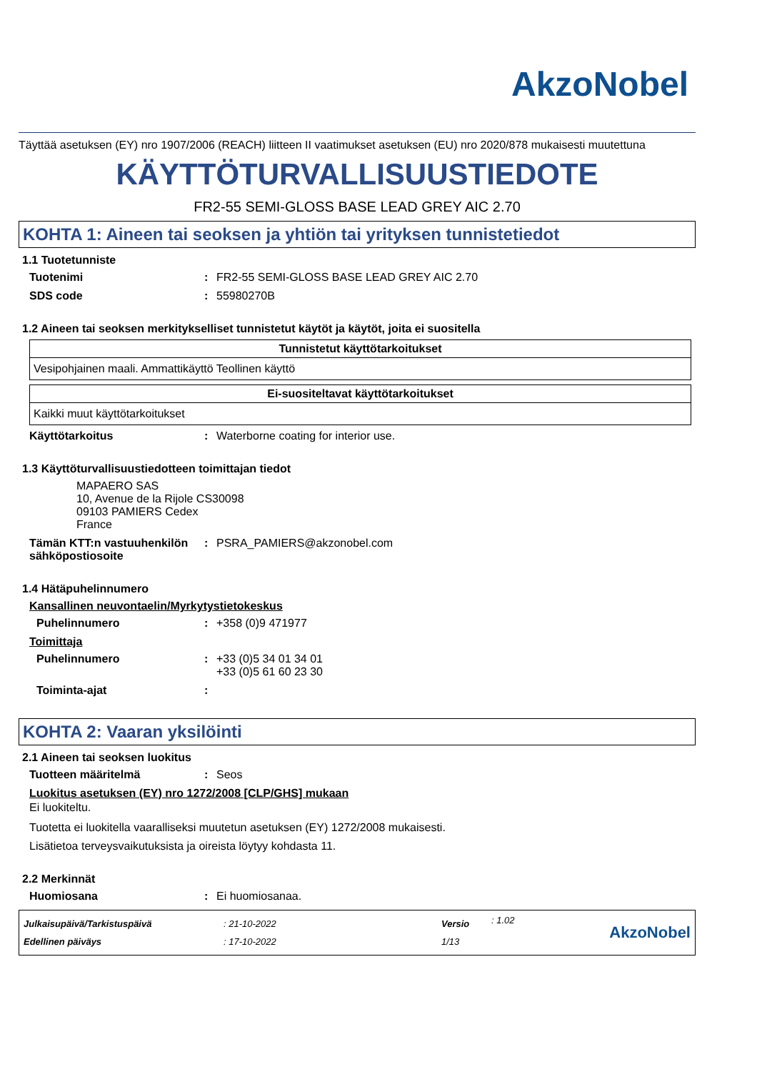AkzoNobel
Täyttää asetuksen (EY) nro 1907/2006 (REACH) liitteen II vaatimukset asetuksen (EU) nro 2020/878 mukaisesti muutettuna
KÄYTTÖTURVALLISUUSTIEDOTE
FR2-55 SEMI-GLOSS BASE LEAD GREY AIC 2.70
KOHTA 1: Aineen tai seoksen ja yhtiön tai yrityksen tunnistetiedot
1.1 Tuotetunniste
Tuotenimi: FR2-55 SEMI-GLOSS BASE LEAD GREY AIC 2.70
SDS code: 55980270B
1.2 Aineen tai seoksen merkitykselliset tunnistetut käytöt ja käytöt, joita ei suositella
| Tunnistetut käyttötarkoitukset |
| --- |
| Vesipohjainen maali. Ammattikäyttö Teollinen käyttö |
| Ei-suositeltavat käyttötarkoitukset |
| --- |
| Kaikki muut käyttötarkoitukset |
Käyttötarkoitus: Waterborne coating for interior use.
1.3 Käyttöturvallisuustiedotteen toimittajan tiedot
MAPAERO SAS
10, Avenue de la Rijole CS30098
09103 PAMIERS Cedex
France
Tämän KTT:n vastuuhenkilön sähköpostiosoite: PSRA_PAMIERS@akzonobel.com
1.4 Hätäpuhelinnumero
Kansallinen neuvontaelin/Myrkytystietokeskus
Puhelinnumero: +358 (0)9 471977
Toimittaja
Puhelinnumero: +33 (0)5 34 01 34 01
+33 (0)5 61 60 23 30
Toiminta-ajat:
KOHTA 2: Vaaran yksilöinti
2.1 Aineen tai seoksen luokitus
Tuotteen määritelmä: Seos
Luokitus asetuksen (EY) nro 1272/2008 [CLP/GHS] mukaan
Ei luokiteltu.
Tuotetta ei luokitella vaaralliseksi muutetun asetuksen (EY) 1272/2008 mukaisesti.
Lisätietoa terveysvaikutuksista ja oireista löytyy kohdasta 11.
2.2 Merkinnät
Huomiosana: Ei huomiosanaa.
Julkaisupäivä/Tarkistuspäivä
Edellinen päiväys
: 21-10-2022
: 17-10-2022
Versio
1/13
: 1.02
AkzoNobel